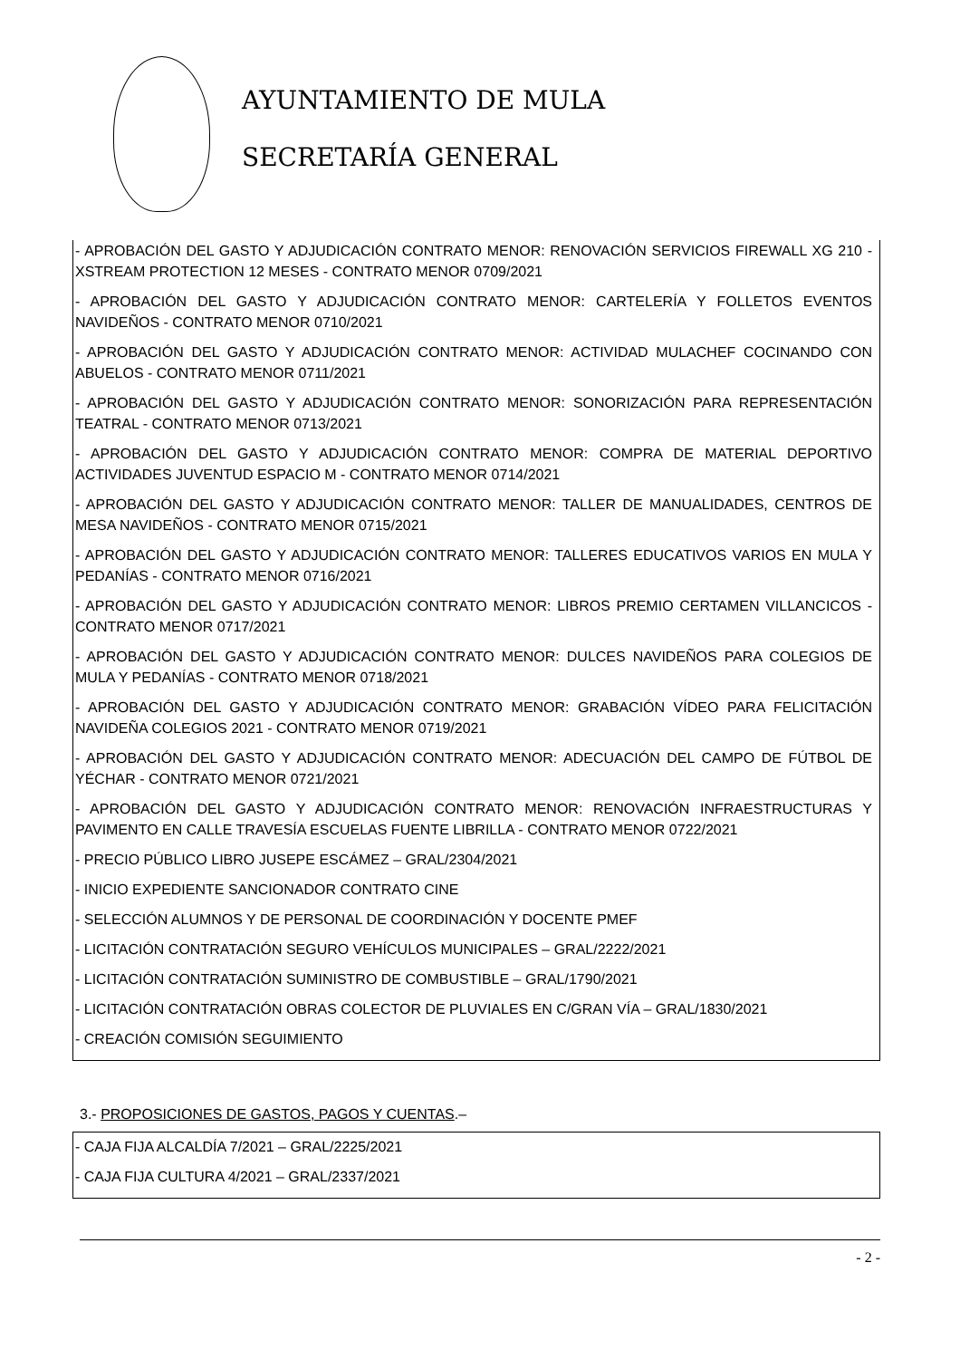AYUNTAMIENTO DE MULA
SECRETARÍA GENERAL
- APROBACIÓN DEL GASTO Y ADJUDICACIÓN CONTRATO MENOR: RENOVACIÓN SERVICIOS FIREWALL XG 210 - XSTREAM PROTECTION 12 MESES - CONTRATO MENOR 0709/2021
- APROBACIÓN DEL GASTO Y ADJUDICACIÓN CONTRATO MENOR: CARTELERÍA Y FOLLETOS EVENTOS NAVIDEÑOS - CONTRATO MENOR 0710/2021
- APROBACIÓN DEL GASTO Y ADJUDICACIÓN CONTRATO MENOR: ACTIVIDAD MULACHEF COCINANDO CON ABUELOS - CONTRATO MENOR 0711/2021
- APROBACIÓN DEL GASTO Y ADJUDICACIÓN CONTRATO MENOR: SONORIZACIÓN PARA REPRESENTACIÓN TEATRAL - CONTRATO MENOR 0713/2021
- APROBACIÓN DEL GASTO Y ADJUDICACIÓN CONTRATO MENOR: COMPRA DE MATERIAL DEPORTIVO ACTIVIDADES JUVENTUD ESPACIO M - CONTRATO MENOR 0714/2021
- APROBACIÓN DEL GASTO Y ADJUDICACIÓN CONTRATO MENOR: TALLER DE MANUALIDADES, CENTROS DE MESA NAVIDEÑOS - CONTRATO MENOR 0715/2021
- APROBACIÓN DEL GASTO Y ADJUDICACIÓN CONTRATO MENOR: TALLERES EDUCATIVOS VARIOS EN MULA Y PEDANÍAS - CONTRATO MENOR 0716/2021
- APROBACIÓN DEL GASTO Y ADJUDICACIÓN CONTRATO MENOR: LIBROS PREMIO CERTAMEN VILLANCICOS - CONTRATO MENOR 0717/2021
- APROBACIÓN DEL GASTO Y ADJUDICACIÓN CONTRATO MENOR: DULCES NAVIDEÑOS PARA COLEGIOS DE MULA Y PEDANÍAS - CONTRATO MENOR 0718/2021
- APROBACIÓN DEL GASTO Y ADJUDICACIÓN CONTRATO MENOR: GRABACIÓN VÍDEO PARA FELICITACIÓN NAVIDEÑA COLEGIOS 2021 - CONTRATO MENOR 0719/2021
- APROBACIÓN DEL GASTO Y ADJUDICACIÓN CONTRATO MENOR: ADECUACIÓN DEL CAMPO DE FÚTBOL DE YÉCHAR - CONTRATO MENOR 0721/2021
- APROBACIÓN DEL GASTO Y ADJUDICACIÓN CONTRATO MENOR: RENOVACIÓN INFRAESTRUCTURAS Y PAVIMENTO EN CALLE TRAVESÍA ESCUELAS FUENTE LIBRILLA - CONTRATO MENOR 0722/2021
- PRECIO PÚBLICO LIBRO JUSEPE ESCÁMEZ – GRAL/2304/2021
- INICIO EXPEDIENTE SANCIONADOR CONTRATO CINE
- SELECCIÓN ALUMNOS Y DE PERSONAL DE COORDINACIÓN Y DOCENTE PMEF
- LICITACIÓN CONTRATACIÓN SEGURO VEHÍCULOS MUNICIPALES – GRAL/2222/2021
- LICITACIÓN CONTRATACIÓN SUMINISTRO DE COMBUSTIBLE – GRAL/1790/2021
- LICITACIÓN CONTRATACIÓN OBRAS COLECTOR DE PLUVIALES EN C/GRAN VÍA – GRAL/1830/2021
- CREACIÓN COMISIÓN SEGUIMIENTO
3.- PROPOSICIONES DE GASTOS, PAGOS Y CUENTAS.–
- CAJA FIJA ALCALDÍA 7/2021 – GRAL/2225/2021
- CAJA FIJA CULTURA 4/2021 – GRAL/2337/2021
- 2 -